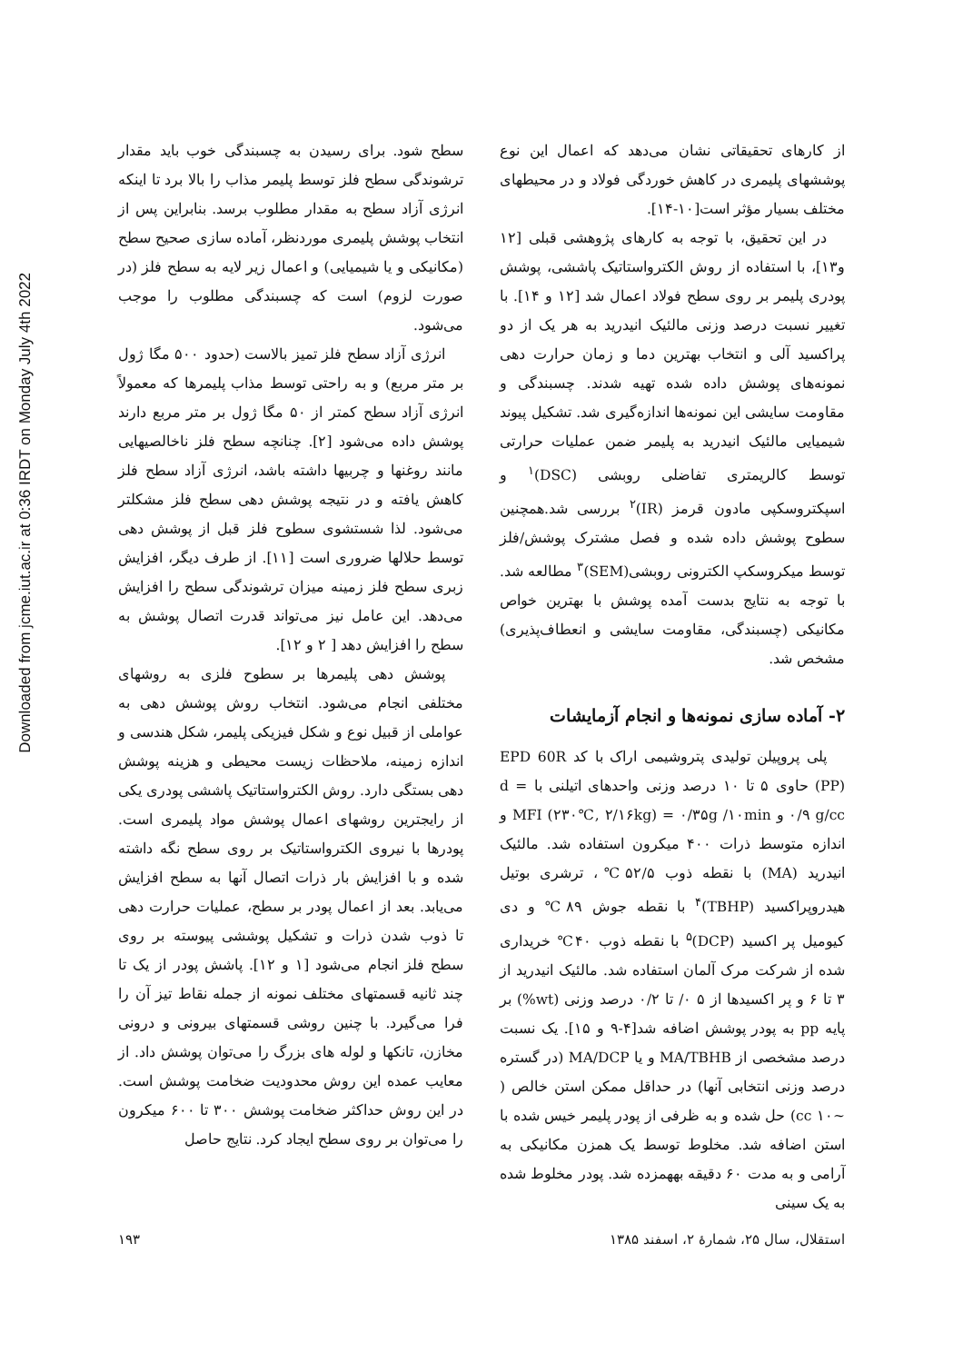Downloaded from jcme.iut.ac.ir at 0:36 IRDT on Monday July 4th 2022
سطح شود. برای رسیدن به چسبندگی خوب باید مقدار ترشوندگی سطح فلز توسط پلیمر مذاب را بالا برد تا اینکه انرژی آزاد سطح به مقدار مطلوب برسد. بنابراین پس از انتخاب پوشش پلیمری موردنظر، آماده سازی صحیح سطح (مکانیکی و یا شیمیایی) و اعمال زیر لایه به سطح فلز (در صورت لزوم) است که چسبندگی مطلوب را موجب می‌شود.
انرژی آزاد سطح فلز تمیز بالاست (حدود ۵۰۰ مگا ژول بر متر مربع) و به راحتی توسط مذاب پلیمرها که معمولاً انرژی آزاد سطح کمتر از ۵۰ مگا ژول بر متر مربع دارند پوشش داده می‌شود [۲]. چنانچه سطح فلز ناخالصیهایی مانند روغنها و چربیها داشته باشد، انرژی آزاد سطح فلز کاهش یافته و در نتیجه پوشش دهی سطح فلز مشکلتر می‌شود. لذا شستشوی سطوح فلز قبل از پوشش دهی توسط حلالها ضروری است [۱۱]. از طرف دیگر، افزایش زبری سطح فلز زمینه میزان ترشوندگی سطح را افزایش می‌دهد. این عامل نیز می‌تواند قدرت اتصال پوشش به سطح را افزایش دهد [ ۲ و ۱۲].
پوشش دهی پلیمرها بر سطوح فلزی به روشهای مختلفی انجام می‌شود. انتخاب روش پوشش دهی به عواملی از قبیل نوع و شکل فیزیکی پلیمر، شکل هندسی و اندازه زمینه، ملاحظات زیست محیطی و هزینه پوشش دهی بستگی دارد. روش الکترواستاتیک پاششی پودری یکی از رایجترین روشهای اعمال پوشش مواد پلیمری است. پودرها با نیروی الکترواستاتیک بر روی سطح نگه داشته شده و با افزایش بار ذرات اتصال آنها به سطح افزایش می‌یابد. بعد از اعمال پودر بر سطح، عملیات حرارت دهی تا ذوب شدن ذرات و تشکیل پوششی پیوسته بر روی سطح فلز انجام می‌شود [۱ و ۱۲]. پاشش پودر از یک تا چند ثانیه قسمتهای مختلف نمونه از جمله نقاط تیز آن را فرا می‌گیرد. با چنین روشی قسمتهای بیرونی و درونی مخازن، تانکها و لوله های بزرگ را می‌توان پوشش داد. از معایب عمده این روش محدودیت ضخامت پوشش است. در این روش حداکثر ضخامت پوشش ۳۰۰ تا ۶۰۰ میکرون را می‌توان بر روی سطح ایجاد کرد. نتایج حاصل
از کارهای تحقیقاتی نشان می‌دهد که اعمال این نوع پوششهای پلیمری در کاهش خوردگی فولاد و در محیطهای مختلف بسیار مؤثر است[۱۰-۱۴].
در این تحقیق، با توجه به کارهای پژوهشی قبلی [۱۲ و۱۳]، با استفاده از روش الکترواستاتیک پاششی، پوشش پودری پلیمر بر روی سطح فولاد اعمال شد [۱۲ و ۱۴]. با تغییر نسبت درصد وزنی مالئیک انیدرید به هر یک از دو پراکسید آلی و انتخاب بهترین دما و زمان حرارت دهی نمونه‌های پوشش داده شده تهیه شدند. چسبندگی و مقاومت سایشی این نمونه‌ها اندازه‌گیری شد. تشکیل پیوند شیمیایی مالئیک انیدرید به پلیمر ضمن عملیات حرارتی توسط کالریمتری تفاضلی روبشی (DSC)<sup>۱</sup> و اسپکتروسکپی مادون قرمز (IR)<sup>۲</sup> بررسی شد.همچنین سطوح پوشش داده شده و فصل مشترک پوشش/فلز توسط میکروسکپ الکترونی روبشی(SEM)<sup>۳</sup> مطالعه شد. با توجه به نتایج بدست آمده پوشش با بهترین خواص مکانیکی (چسبندگی، مقاومت سایشی و انعطاف‌پذیری) مشخص شد.
۲- آماده سازی نمونه‌ها و انجام آزمایشات
پلی پروپیلن تولیدی پتروشیمی اراک با کد EPD 60R (PP) حاوی ۵ تا ۱۰ درصد وزنی واحدهای اتیلنی با d = ۰/۹ g/cc و MFI (۲۳۰℃, ۲/۱۶kg) = ۰/۳۵g /۱۰min و اندازه متوسط ذرات ۴۰۰ میکرون استفاده شد. مالئیک انیدرید (MA) با نقطه ذوب ۵۲/۵℃، ترشری بوتیل هیدروپراکسید (TBHP)<sup>۴</sup> با نقطه جوش ۸۹℃ و دی کیومیل پر اکسید (DCP)<sup>۵</sup> با نقطه ذوب ۴۰℃ خریداری شده از شرکت مرک آلمان استفاده شد. مالئیک انیدرید از ۳ تا ۶ و پر اکسیدها از ۵ ۰/ تا ۰/۲ درصد وزنی (wt%) بر پایه pp به پودر پوشش اضافه شد[۴-۹ و ۱۵]. یک نسبت درصد مشخصی از MA/TBHB و یا MA/DCP (در گستره درصد وزنی انتخابی آنها) در حداقل ممکن استن خالص ( ~۱۰ cc) حل شده و به ظرفی از پودر پلیمر خیس شده با استن اضافه شد. مخلوط توسط یک همزن مکانیکی به آرامی و به مدت ۶۰ دقیقه بههمزده شد. پودر مخلوط شده به یک سینی
استقلال، سال ۲۵، شمارهٔ ۲، اسفند ۱۳۸۵ ۱۹۳